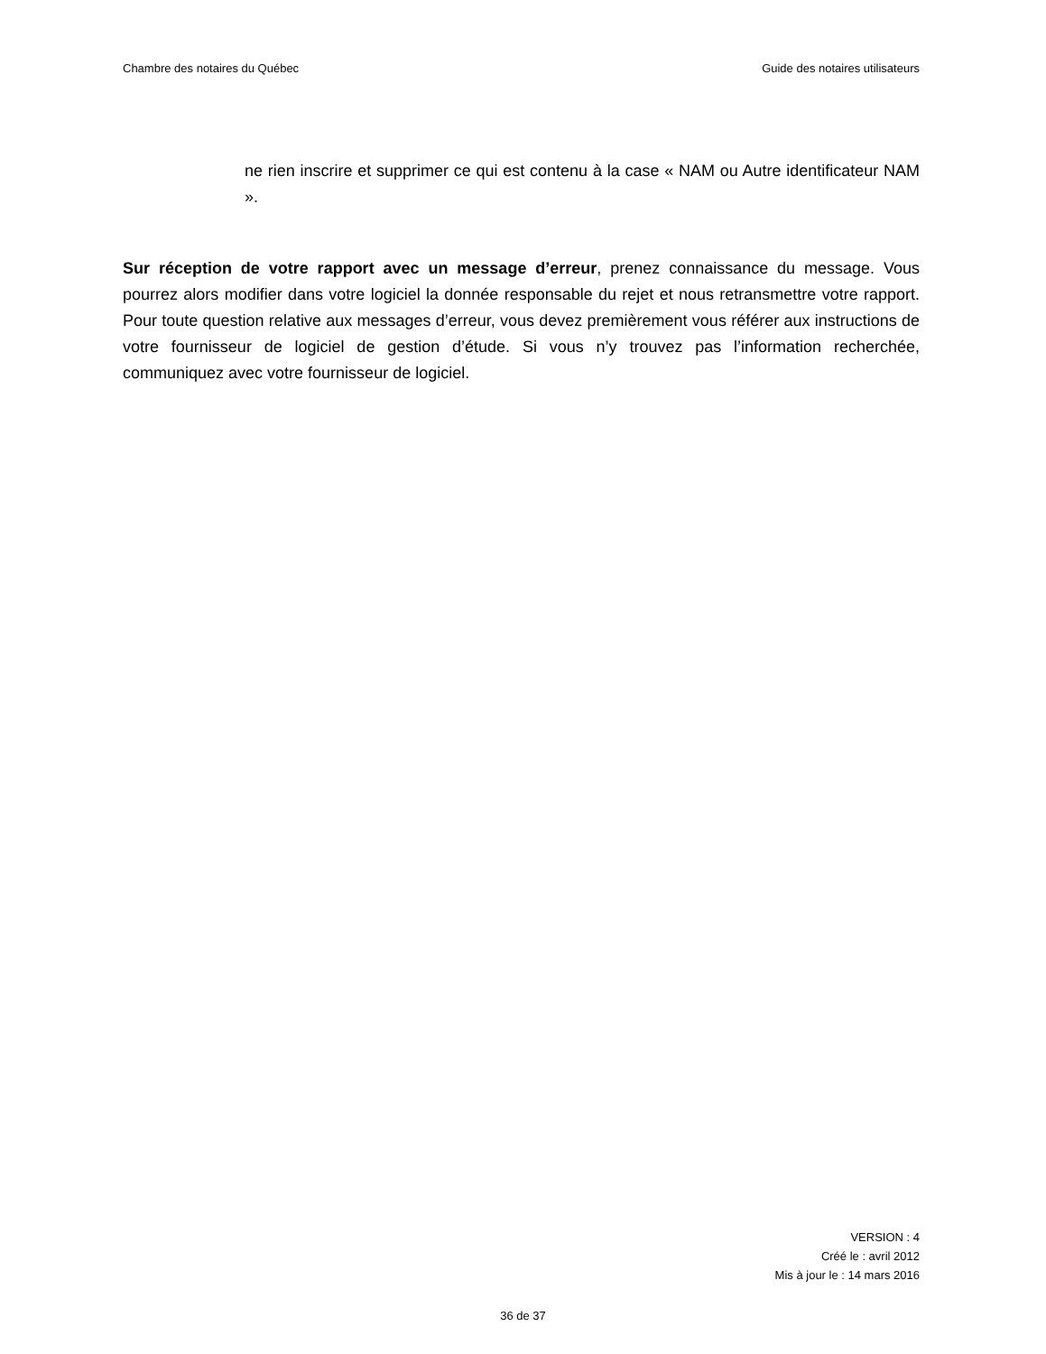Chambre des notaires du Québec Guide des notaires utilisateurs
ne rien inscrire et supprimer ce qui est contenu à la case « NAM ou Autre identificateur NAM ».
Sur réception de votre rapport avec un message d’erreur, prenez connaissance du message. Vous pourrez alors modifier dans votre logiciel la donnée responsable du rejet et nous retransmettre votre rapport. Pour toute question relative aux messages d’erreur, vous devez premièrement vous référer aux instructions de votre fournisseur de logiciel de gestion d’étude. Si vous n’y trouvez pas l’information recherchée, communiquez avec votre fournisseur de logiciel.
VERSION : 4
Créé le : avril 2012
Mis à jour le : 14 mars 2016
36 de 37